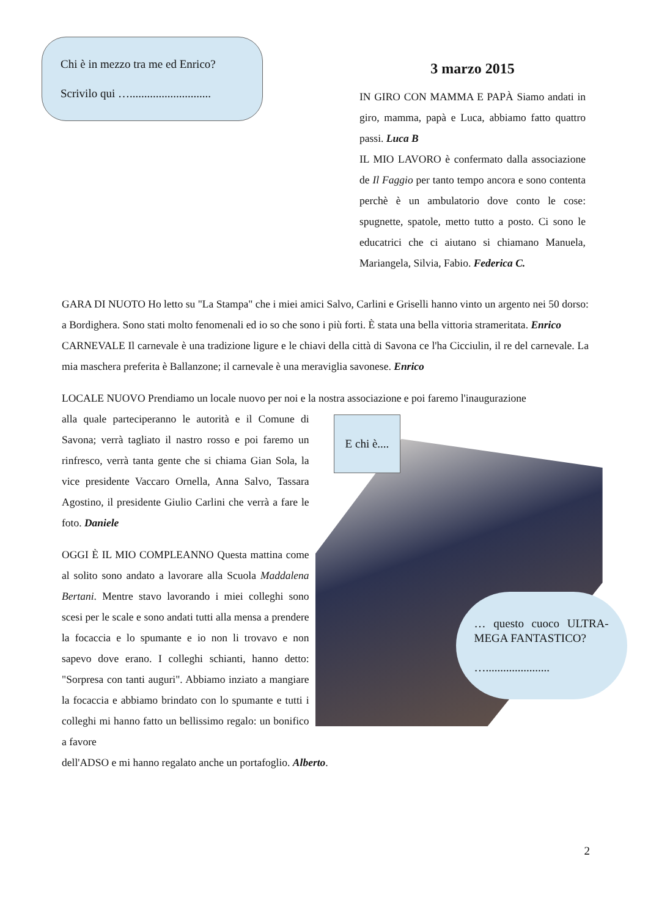Chi è in mezzo tra me ed Enrico?
Scrivilo qui …............................
3 marzo 2015
IN GIRO CON MAMMA E PAPÀ Siamo andati in giro, mamma, papà e Luca, abbiamo fatto quattro passi. Luca B
IL MIO LAVORO è confermato dalla associazione de Il Faggio per tanto tempo ancora e sono contenta perchè è un ambulatorio dove conto le cose: spugnette, spatole, metto tutto a posto. Ci sono le educatrici che ci aiutano si chiamano Manuela, Mariangela, Silvia, Fabio. Federica C.
GARA DI NUOTO Ho letto su "La Stampa" che i miei amici Salvo, Carlini e Griselli hanno vinto un argento nei 50 dorso: a Bordighera. Sono stati molto fenomenali ed io so che sono i più forti. È stata una bella vittoria strameritata. Enrico
CARNEVALE Il carnevale è una tradizione ligure e le chiavi della città di Savona ce l'ha Cicciulin, il re del carnevale. La mia maschera preferita è Ballanzone; il carnevale è una meraviglia savonese. Enrico
LOCALE NUOVO Prendiamo un locale nuovo per noi e la nostra associazione e poi faremo l'inaugurazione
alla quale parteciperanno le autorità e il Comune di Savona; verrà tagliato il nastro rosso e poi faremo un rinfresco, verrà tanta gente che si chiama Gian Sola, la vice presidente Vaccaro Ornella, Anna Salvo, Tassara Agostino, il presidente Giulio Carlini che verrà a fare le foto. Daniele
OGGI È IL MIO COMPLEANNO Questa mattina come al solito sono andato a lavorare alla Scuola Maddalena Bertani. Mentre stavo lavorando i miei colleghi sono scesi per le scale e sono andati tutti alla mensa a prendere la focaccia e lo spumante e io non li trovavo e non sapevo dove erano. I colleghi schianti, hanno detto: "Sorpresa con tanti auguri". Abbiamo inziato a mangiare la focaccia e abbiamo brindato con lo spumante e tutti i colleghi mi hanno fatto un bellissimo regalo: un bonifico a favore
E chi è....
… questo cuoco ULTRA-MEGA FANTASTICO?
…......................
dell'ADSO e mi hanno regalato anche un portafoglio. Alberto.
2